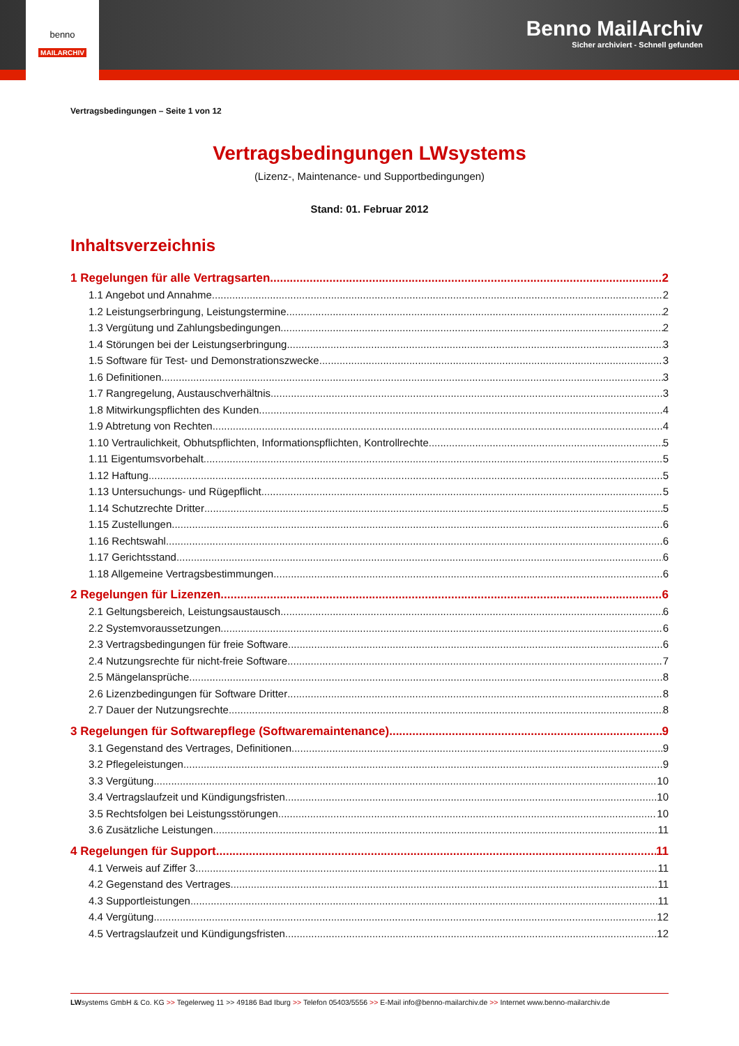Benno MailArchiv
Sicher archiviert - Schnell gefunden
benno
MAILARCHIV
Vertragsbedingungen – Seite 1 von 12
Vertragsbedingungen LWsystems
(Lizenz-, Maintenance- und Supportbedingungen)
Stand: 01. Februar 2012
Inhaltsverzeichnis
1 Regelungen für alle Vertragsarten 2
1.1 Angebot und Annahme 2
1.2 Leistungserbringung, Leistungstermine 2
1.3 Vergütung und Zahlungsbedingungen 2
1.4 Störungen bei der Leistungserbringung 3
1.5 Software für Test- und Demonstrationszwecke 3
1.6 Definitionen 3
1.7 Rangregelung, Austauschverhältnis 3
1.8 Mitwirkungspflichten des Kunden 4
1.9 Abtretung von Rechten 4
1.10 Vertraulichkeit, Obhutspflichten, Informationspflichten, Kontrollrechte 5
1.11 Eigentumsvorbehalt 5
1.12 Haftung 5
1.13 Untersuchungs- und Rügepflicht 5
1.14 Schutzrechte Dritter 5
1.15 Zustellungen 6
1.16 Rechtswahl 6
1.17 Gerichtsstand 6
1.18 Allgemeine Vertragsbestimmungen 6
2 Regelungen für Lizenzen 6
2.1 Geltungsbereich, Leistungsaustausch 6
2.2 Systemvoraussetzungen 6
2.3 Vertragsbedingungen für freie Software 6
2.4 Nutzungsrechte für nicht-freie Software 7
2.5 Mängelansprüche 8
2.6 Lizenzbedingungen für Software Dritter 8
2.7 Dauer der Nutzungsrechte 8
3 Regelungen für Softwarepflege (Softwaremaintenance) 9
3.1 Gegenstand des Vertrages, Definitionen 9
3.2 Pflegeleistungen 9
3.3 Vergütung 10
3.4 Vertragslaufzeit und Kündigungsfristen 10
3.5 Rechtsfolgen bei Leistungsstörungen 10
3.6 Zusätzliche Leistungen 11
4 Regelungen für Support 11
4.1 Verweis auf Ziffer 3 11
4.2 Gegenstand des Vertrages 11
4.3 Supportleistungen 11
4.4 Vergütung 12
4.5 Vertragslaufzeit und Kündigungsfristen 12
LWsystems GmbH & Co. KG >> Tegelerweg 11 >> 49186 Bad Iburg >> Telefon 05403/5556 >> E-Mail info@benno-mailarchiv.de >> Internet www.benno-mailarchiv.de